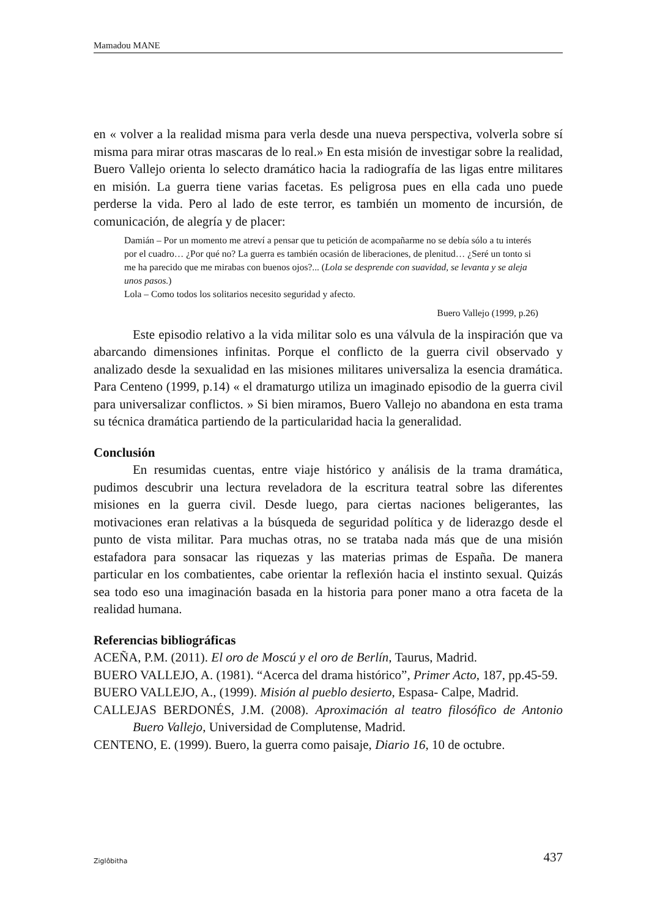Mamadou MANE
en « volver a la realidad misma para verla desde una nueva perspectiva, volverla sobre sí misma para mirar otras mascaras de lo real.» En esta misión de investigar sobre la realidad, Buero Vallejo orienta lo selecto dramático hacia la radiografía de las ligas entre militares en misión. La guerra tiene varias facetas. Es peligrosa pues en ella cada uno puede perderse la vida. Pero al lado de este terror, es también un momento de incursión, de comunicación, de alegría y de placer:
Damián – Por un momento me atreví a pensar que tu petición de acompañarme no se debía sólo a tu interés por el cuadro… ¿Por qué no? La guerra es también ocasión de liberaciones, de plenitud… ¿Seré un tonto si me ha parecido que me mirabas con buenos ojos?... (Lola se desprende con suavidad, se levanta y se aleja unos pasos.)
Lola – Como todos los solitarios necesito seguridad y afecto.
Buero Vallejo (1999, p.26)
Este episodio relativo a la vida militar solo es una válvula de la inspiración que va abarcando dimensiones infinitas. Porque el conflicto de la guerra civil observado y analizado desde la sexualidad en las misiones militares universaliza la esencia dramática. Para Centeno (1999, p.14) « el dramaturgo utiliza un imaginado episodio de la guerra civil para universalizar conflictos. » Si bien miramos, Buero Vallejo no abandona en esta trama su técnica dramática partiendo de la particularidad hacia la generalidad.
Conclusión
En resumidas cuentas, entre viaje histórico y análisis de la trama dramática, pudimos descubrir una lectura reveladora de la escritura teatral sobre las diferentes misiones en la guerra civil. Desde luego, para ciertas naciones beligerantes, las motivaciones eran relativas a la búsqueda de seguridad política y de liderazgo desde el punto de vista militar. Para muchas otras, no se trataba nada más que de una misión estafadora para sonsacar las riquezas y las materias primas de España. De manera particular en los combatientes, cabe orientar la reflexión hacia el instinto sexual. Quizás sea todo eso una imaginación basada en la historia para poner mano a otra faceta de la realidad humana.
Referencias bibliográficas
ACEÑA, P.M. (2011). El oro de Moscú y el oro de Berlín, Taurus, Madrid.
BUERO VALLEJO, A. (1981). “Acerca del drama histórico”, Primer Acto, 187, pp.45-59.
BUERO VALLEJO, A., (1999). Misión al pueblo desierto, Espasa- Calpe, Madrid.
CALLEJAS BERDONÉS, J.M. (2008). Aproximación al teatro filosófico de Antonio Buero Vallejo, Universidad de Complutense, Madrid.
CENTENO, E. (1999). Buero, la guerra como paisaje, Diario 16, 10 de octubre.
Ziglôbitha 437